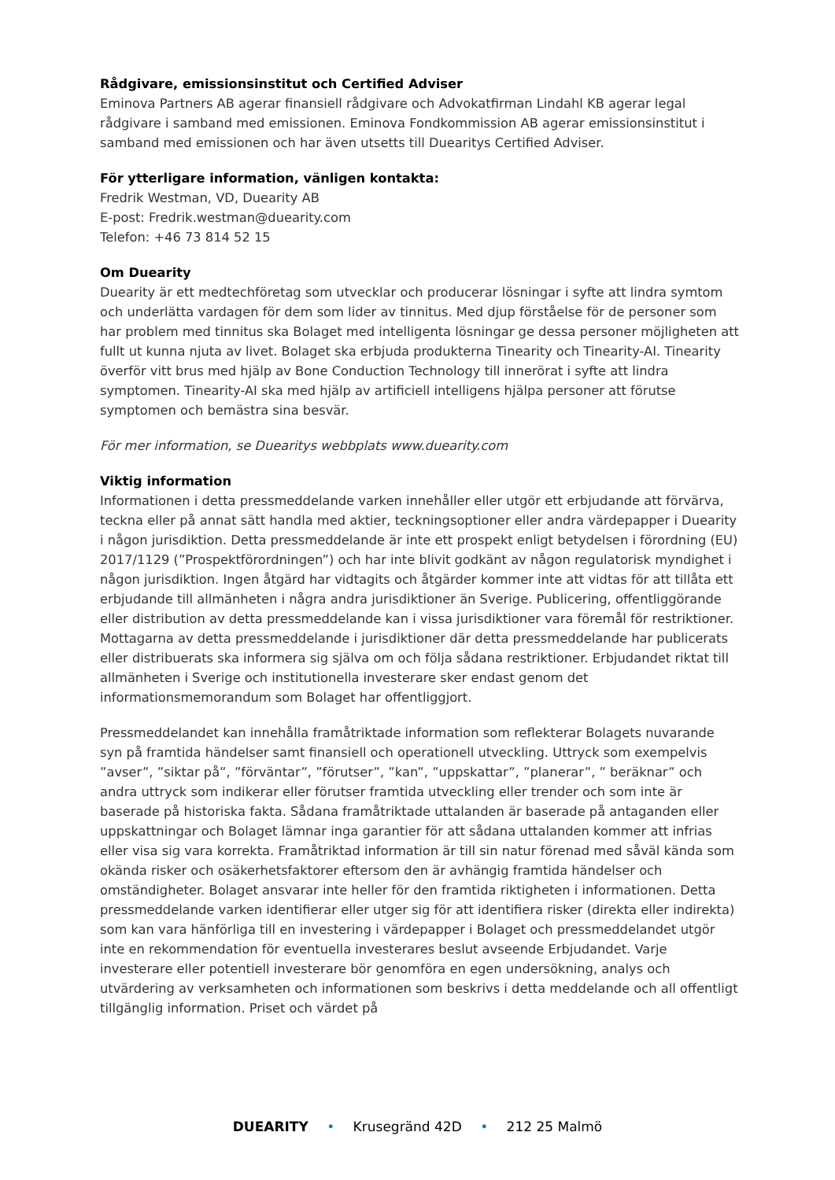Rådgivare, emissionsinstitut och Certified Adviser
Eminova Partners AB agerar finansiell rådgivare och Advokatfirman Lindahl KB agerar legal rådgivare i samband med emissionen. Eminova Fondkommission AB agerar emissionsinstitut i samband med emissionen och har även utsetts till Duearitys Certified Adviser.
För ytterligare information, vänligen kontakta:
Fredrik Westman, VD, Duearity AB
E-post: Fredrik.westman@duearity.com
Telefon: +46 73 814 52 15
Om Duearity
Duearity är ett medtechföretag som utvecklar och producerar lösningar i syfte att lindra symtom och underlätta vardagen för dem som lider av tinnitus. Med djup förståelse för de personer som har problem med tinnitus ska Bolaget med intelligenta lösningar ge dessa personer möjligheten att fullt ut kunna njuta av livet. Bolaget ska erbjuda produkterna Tinearity och Tinearity-AI. Tinearity överför vitt brus med hjälp av Bone Conduction Technology till innerörat i syfte att lindra symptomen. Tinearity-AI ska med hjälp av artificiell intelligens hjälpa personer att förutse symptomen och bemästra sina besvär.
För mer information, se Duearitys webbplats www.duearity.com
Viktig information
Informationen i detta pressmeddelande varken innehåller eller utgör ett erbjudande att förvärva, teckna eller på annat sätt handla med aktier, teckningsoptioner eller andra värdepapper i Duearity i någon jurisdiktion. Detta pressmeddelande är inte ett prospekt enligt betydelsen i förordning (EU) 2017/1129 (”Prospektförordningen”) och har inte blivit godkänt av någon regulatorisk myndighet i någon jurisdiktion. Ingen åtgärd har vidtagits och åtgärder kommer inte att vidtas för att tillåta ett erbjudande till allmänheten i några andra jurisdiktioner än Sverige. Publicering, offentliggörande eller distribution av detta pressmeddelande kan i vissa jurisdiktioner vara föremål för restriktioner. Mottagarna av detta pressmeddelande i jurisdiktioner där detta pressmeddelande har publicerats eller distribuerats ska informera sig själva om och följa sådana restriktioner. Erbjudandet riktat till allmänheten i Sverige och institutionella investerare sker endast genom det informationsmemorandum som Bolaget har offentliggjort.
Pressmeddelandet kan innehålla framåtriktade information som reflekterar Bolagets nuvarande syn på framtida händelser samt finansiell och operationell utveckling. Uttryck som exempelvis ”avser”, ”siktar på”, ”förväntar”, ”förutser”, ”kan”, ”uppskattar”, ”planerar”, ” beräknar” och andra uttryck som indikerar eller förutser framtida utveckling eller trender och som inte är baserade på historiska fakta. Sådana framåtriktade uttalanden är baserade på antaganden eller uppskattningar och Bolaget lämnar inga garantier för att sådana uttalanden kommer att infrias eller visa sig vara korrekta. Framåtriktad information är till sin natur förenad med såväl kända som okända risker och osäkerhetsfaktorer eftersom den är avhängig framtida händelser och omständigheter. Bolaget ansvarar inte heller för den framtida riktigheten i informationen. Detta pressmeddelande varken identifierar eller utger sig för att identifiera risker (direkta eller indirekta) som kan vara hänförliga till en investering i värdepapper i Bolaget och pressmeddelandet utgör inte en rekommendation för eventuella investerares beslut avseende Erbjudandet. Varje investerare eller potentiell investerare bör genomföra en egen undersökning, analys och utvärdering av verksamheten och informationen som beskrivs i detta meddelande och all offentligt tillgänglig information. Priset och värdet på
DUEARITY • Krusegränd 42D • 212 25 Malmö